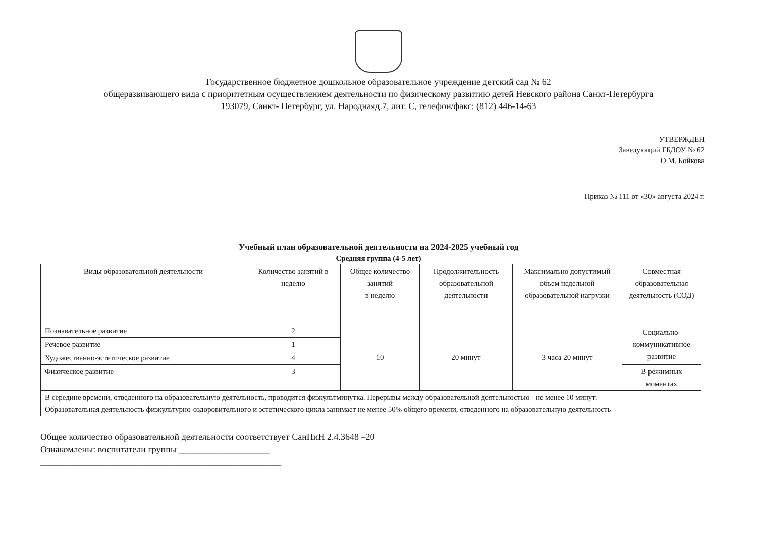Государственное бюджетное дошкольное образовательное учреждение детский сад № 62
общеразвивающего вида с приоритетным осуществлением деятельности по физическому развитию детей Невского района Санкт-Петербурга
193079, Санкт- Петербург, ул. Народнаяд.7, лит. С, телефон/факс: (812) 446-14-63
УТВЕРЖДЕН
Заведующий ГБДОУ № 62
____________ О.М. Бойкова
Приказ № 111 от «30» августа 2024 г.
Учебный план образовательной деятельности на 2024-2025 учебный год
Средняя группа (4-5 лет)
| Виды образовательной деятельности | Количество занятий в неделю | Общее количество занятий в неделю | Продолжительность образовательной деятельности | Максимально допустимый объем недельной образовательной нагрузки | Совместная образовательная деятельность (СОД) |
| --- | --- | --- | --- | --- | --- |
| Познавательное развитие | 2 | 10 | 20 минут | 3 часа 20 минут | Социально-коммуникативное развитие |
| Речевое развитие | 1 | | | | |
| Художественно-эстетическое развитие | 4 | | | | |
| Физическое развитие | 3 | | | | В режимных моментах |
| В середине времени, отведенного на образовательную деятельность, проводится физкультминутка. Перерывы между образовательной деятельностью - не менее 10 минут. Образовательная деятельность физкультурно-оздоровительного и эстетического цикла занимает не менее 50% общего времени, отведенного на образовательную деятельность | | | | | |
Общее количество образовательной деятельности соответствует СанПиН 2.4.3648 –20
Ознакомлены: воспитатели группы ____________________
_____________________________________________________